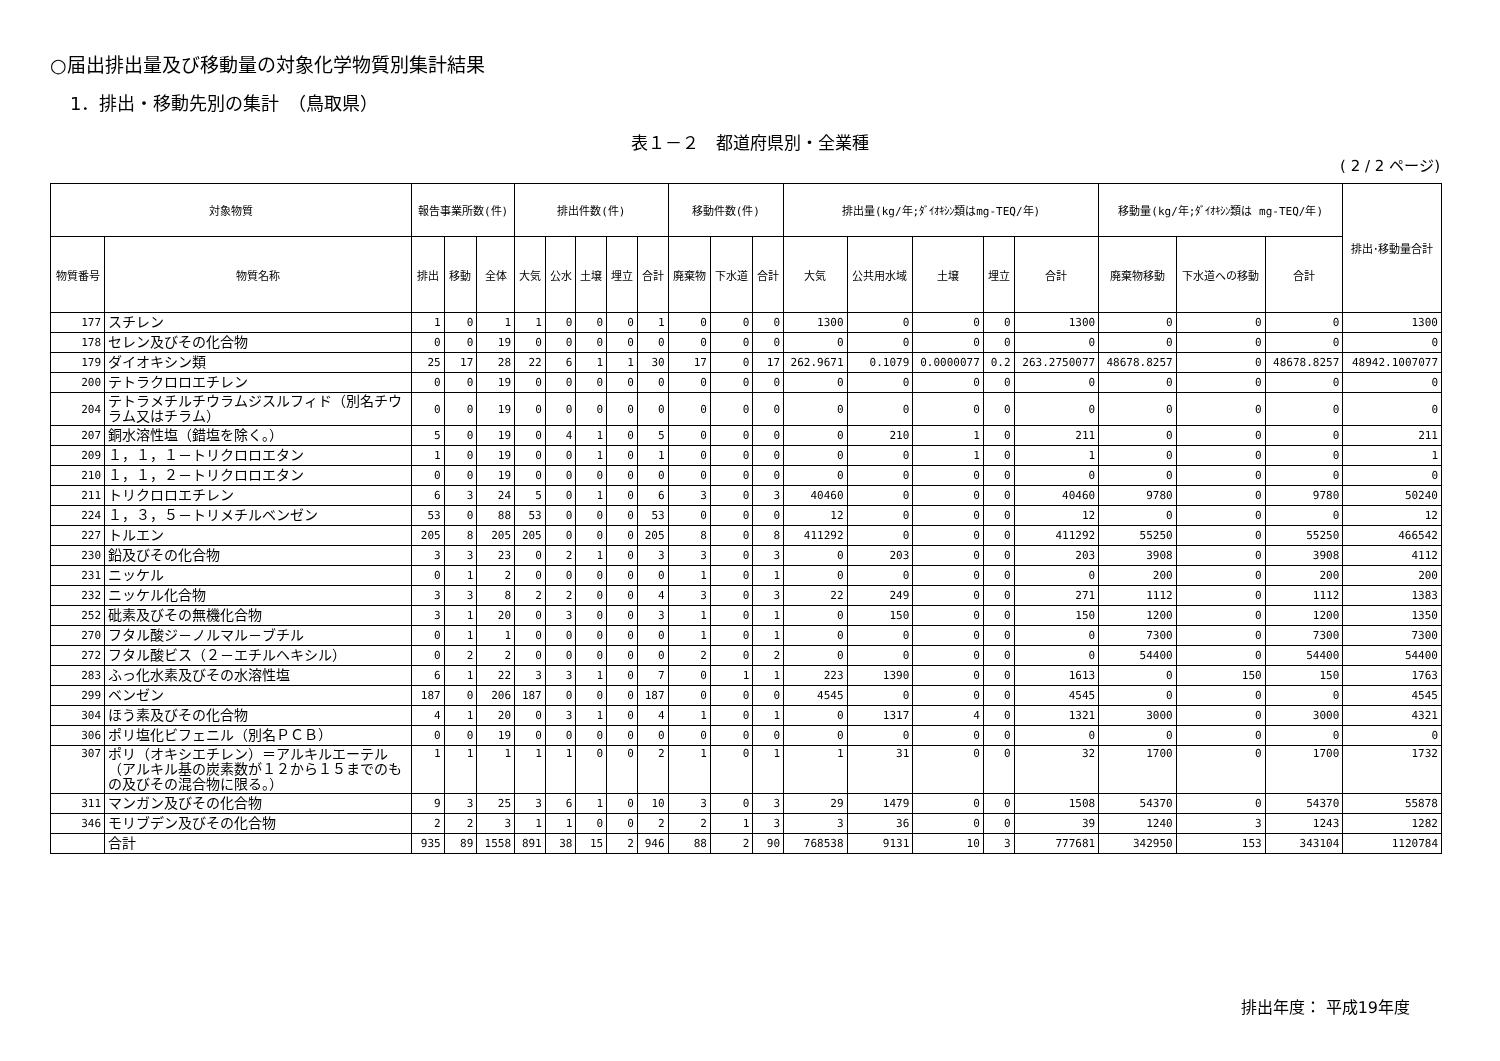○届出排出量及び移動量の対象化学物質別集計結果
1．排出・移動先別の集計　（鳥取県）
表１－２　都道府県別・全業種
( 2 / 2 ページ)
| 対象物質 | | 報告事業所数(件) | | | 排出件数(件) | | | | | 移動件数(件) | | | 排出量(kg/年;ﾀﾞｲｵｷｼﾝ類はmg-TEQ/年) | | | | | 移動量(kg/年;ﾀﾞｲｵｷｼﾝ類は mg-TEQ/年) | | | 排出･移動量合計 |
| --- | --- | --- | --- | --- | --- | --- | --- | --- | --- | --- | --- | --- | --- | --- | --- | --- | --- | --- | --- | --- | --- |
| 物質番号 | 物質名称 | 排出 | 移動 | 全体 | 大気 | 公水 | 土壌 | 埋立 | 合計 | 廃棄物 | 下水道 | 合計 | 大気 | 公共用水域 | 土壌 | 埋立 | 合計 | 廃棄物移動 | 下水道への移動 | 合計 | |
| 177 | スチレン | 1 | 0 | 1 | 1 | 0 | 0 | 0 | 1 | 0 | 0 | 0 | 1300 | 0 | 0 | 0 | 1300 | 0 | 0 | 0 | 1300 |
| 178 | セレン及びその化合物 | 0 | 0 | 19 | 0 | 0 | 0 | 0 | 0 | 0 | 0 | 0 | 0 | 0 | 0 | 0 | 0 | 0 | 0 | 0 | 0 |
| 179 | ダイオキシン類 | 25 | 17 | 28 | 22 | 6 | 1 | 1 | 30 | 17 | 0 | 17 | 262.9671 | 0.1079 | 0.0000077 | 0.2 | 263.2750077 | 48678.8257 | 0 | 48678.8257 | 48942.1007077 |
| 200 | テトラクロロエチレン | 0 | 0 | 19 | 0 | 0 | 0 | 0 | 0 | 0 | 0 | 0 | 0 | 0 | 0 | 0 | 0 | 0 | 0 | 0 | 0 |
| 204 | テトラメチルチウラムジスルフィド（別名チウラム又はチラム） | 0 | 0 | 19 | 0 | 0 | 0 | 0 | 0 | 0 | 0 | 0 | 0 | 0 | 0 | 0 | 0 | 0 | 0 | 0 | 0 |
| 207 | 銅水溶性塩（錯塩を除く。） | 5 | 0 | 19 | 0 | 4 | 1 | 0 | 5 | 0 | 0 | 0 | 0 | 210 | 1 | 0 | 211 | 0 | 0 | 0 | 211 |
| 209 | １，１，１－トリクロロエタン | 1 | 0 | 19 | 0 | 0 | 1 | 0 | 1 | 0 | 0 | 0 | 0 | 0 | 1 | 0 | 1 | 0 | 0 | 0 | 1 |
| 210 | １，１，２－トリクロロエタン | 0 | 0 | 19 | 0 | 0 | 0 | 0 | 0 | 0 | 0 | 0 | 0 | 0 | 0 | 0 | 0 | 0 | 0 | 0 | 0 |
| 211 | トリクロロエチレン | 6 | 3 | 24 | 5 | 0 | 1 | 0 | 6 | 3 | 0 | 3 | 40460 | 0 | 0 | 0 | 40460 | 9780 | 0 | 9780 | 50240 |
| 224 | １，３，５－トリメチルベンゼン | 53 | 0 | 88 | 53 | 0 | 0 | 0 | 53 | 0 | 0 | 0 | 12 | 0 | 0 | 0 | 12 | 0 | 0 | 0 | 12 |
| 227 | トルエン | 205 | 8 | 205 | 205 | 0 | 0 | 0 | 205 | 8 | 0 | 8 | 411292 | 0 | 0 | 0 | 411292 | 55250 | 0 | 55250 | 466542 |
| 230 | 鉛及びその化合物 | 3 | 3 | 23 | 0 | 2 | 1 | 0 | 3 | 3 | 0 | 3 | 0 | 203 | 0 | 0 | 203 | 3908 | 0 | 3908 | 4112 |
| 231 | ニッケル | 0 | 1 | 2 | 0 | 0 | 0 | 0 | 0 | 1 | 0 | 1 | 0 | 0 | 0 | 0 | 0 | 200 | 0 | 200 | 200 |
| 232 | ニッケル化合物 | 3 | 3 | 8 | 2 | 2 | 0 | 0 | 4 | 3 | 0 | 3 | 22 | 249 | 0 | 0 | 271 | 1112 | 0 | 1112 | 1383 |
| 252 | 砒素及びその無機化合物 | 3 | 1 | 20 | 0 | 3 | 0 | 0 | 3 | 1 | 0 | 1 | 0 | 150 | 0 | 0 | 150 | 1200 | 0 | 1200 | 1350 |
| 270 | フタル酸ジ－ノルマル－ブチル | 0 | 1 | 1 | 0 | 0 | 0 | 0 | 0 | 1 | 0 | 1 | 0 | 0 | 0 | 0 | 0 | 7300 | 0 | 7300 | 7300 |
| 272 | フタル酸ビス（２－エチルヘキシル） | 0 | 2 | 2 | 0 | 0 | 0 | 0 | 0 | 2 | 0 | 2 | 0 | 0 | 0 | 0 | 0 | 54400 | 0 | 54400 | 54400 |
| 283 | ふっ化水素及びその水溶性塩 | 6 | 1 | 22 | 3 | 3 | 1 | 0 | 7 | 0 | 1 | 1 | 223 | 1390 | 0 | 0 | 1613 | 0 | 150 | 150 | 1763 |
| 299 | ベンゼン | 187 | 0 | 206 | 187 | 0 | 0 | 0 | 187 | 0 | 0 | 0 | 4545 | 0 | 0 | 0 | 4545 | 0 | 0 | 0 | 4545 |
| 304 | ほう素及びその化合物 | 4 | 1 | 20 | 0 | 3 | 1 | 0 | 4 | 1 | 0 | 1 | 0 | 1317 | 4 | 0 | 1321 | 3000 | 0 | 3000 | 4321 |
| 306 | ポリ塩化ビフェニル（別名ＰＣＢ） | 0 | 0 | 19 | 0 | 0 | 0 | 0 | 0 | 0 | 0 | 0 | 0 | 0 | 0 | 0 | 0 | 0 | 0 | 0 | 0 |
| 307 | ポリ（オキシエチレン）＝アルキルエーテル（アルキル基の炭素数が１２から１５までのもの及びその混合物に限る。） | 1 | 1 | 1 | 1 | 1 | 0 | 0 | 2 | 1 | 0 | 1 | 1 | 31 | 0 | 0 | 32 | 1700 | 0 | 1700 | 1732 |
| 311 | マンガン及びその化合物 | 9 | 3 | 25 | 3 | 6 | 1 | 0 | 10 | 3 | 0 | 3 | 29 | 1479 | 0 | 0 | 1508 | 54370 | 0 | 54370 | 55878 |
| 346 | モリブデン及びその化合物 | 2 | 2 | 3 | 1 | 1 | 0 | 0 | 2 | 2 | 1 | 3 | 3 | 36 | 0 | 0 | 39 | 1240 | 3 | 1243 | 1282 |
| | 合計 | 935 | 89 | 1558 | 891 | 38 | 15 | 2 | 946 | 88 | 2 | 90 | 768538 | 9131 | 10 | 3 | 777681 | 342950 | 153 | 343104 | 1120784 |
排出年度： 平成19年度